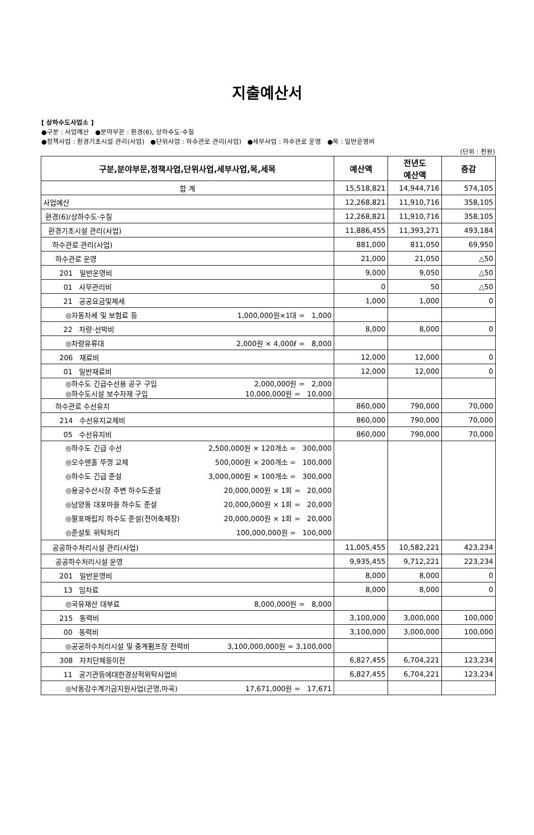지출예산서
[ 상하수도사업소 ]
●구분 : 사업예산 ●분야부문 : 환경(6), 상하수도·수질
●정책사업 : 환경기초시설 관리(사업) ●단위사업 : 하수관로 관리(사업) ●세부사업 : 하수관로 운영 ●목 : 일반운영비
(단위 : 천원)
| 구분,분야부문,정책사업,단위사업,세부사업,목,세목 | 예산액 | 전년도 예산액 | 증감 |
| --- | --- | --- | --- |
| 합 계 | 15,518,821 | 14,944,716 | 574,105 |
| 사업예산 | 12,268,821 | 11,910,716 | 358,105 |
| 환경(6)/상하수도·수질 | 12,268,821 | 11,910,716 | 358,105 |
| 환경기초시설 관리(사업) | 11,886,455 | 11,393,271 | 493,184 |
| 하수관로 관리(사업) | 881,000 | 811,050 | 69,950 |
| 하수관로 운영 | 21,000 | 21,050 | △50 |
| 201 일반운영비 | 9,000 | 9,050 | △50 |
| 01 사무관리비 | 0 | 50 | △50 |
| 21 공공요금및제세 | 1,000 | 1,000 | 0 |
| ◎자동차세 및 보험료 등 1,000,000원×1대 = 1,000 | | | |
| 22 차량·선박비 | 8,000 | 8,000 | 0 |
| ◎차량유류대 2,000원 × 4,000ℓ = 8,000 | | | |
| 206 재료비 | 12,000 | 12,000 | 0 |
| 01 일반재료비 | 12,000 | 12,000 | 0 |
| ◎하수도 긴급수선용 공구 구입 2,000,000원 = 2,000 ◎하수도시설 보수자재 구입 10,000,000원 = 10,000 | | | |
| 하수관로 수선유지 | 860,000 | 790,000 | 70,000 |
| 214 수선유지교체비 | 860,000 | 790,000 | 70,000 |
| 05 수선유지비 | 860,000 | 790,000 | 70,000 |
| ◎하수도 긴급 수선 2,500,000원 × 120개소 = 300,000 ◎오수맨홀 뚜껑 교체 500,000원 × 200개소 = 100,000 ◎하수도 긴급 준설 3,000,000원 × 100개소 = 300,000 ◎용궁수산시장 주변 하수도준설 20,000,000원 × 1회 = 20,000 ◎남양동 대포마을 하수도 준설 20,000,000원 × 1회 = 20,000 ◎팔포매립지 하수도 준설(전어축제장) 20,000,000원 × 1회 = 20,000 ◎준설토 위탁처리 100,000,000원 = 100,000 | | | |
| 공공하수처리시설 관리(사업) | 11,005,455 | 10,582,221 | 423,234 |
| 공공하수처리시설 운영 | 9,935,455 | 9,712,221 | 223,234 |
| 201 일반운영비 | 8,000 | 8,000 | 0 |
| 13 임차료 | 8,000 | 8,000 | 0 |
| ◎국유재산 대부료 8,000,000원 = 8,000 | | | |
| 215 동력비 | 3,100,000 | 3,000,000 | 100,000 |
| 00 동력비 | 3,100,000 | 3,000,000 | 100,000 |
| ◎공공하수처리시설 및 중계펌프장 전력비 3,100,000,000원 = 3,100,000 | | | |
| 308 자치단체등이전 | 6,827,455 | 6,704,221 | 123,234 |
| 11 공기관등에대한경상적위탁사업비 | 6,827,455 | 6,704,221 | 123,234 |
| ◎낙동강수계기금지원사업(곤명,마곡) 17,671,000원 = 17,671 | | | |